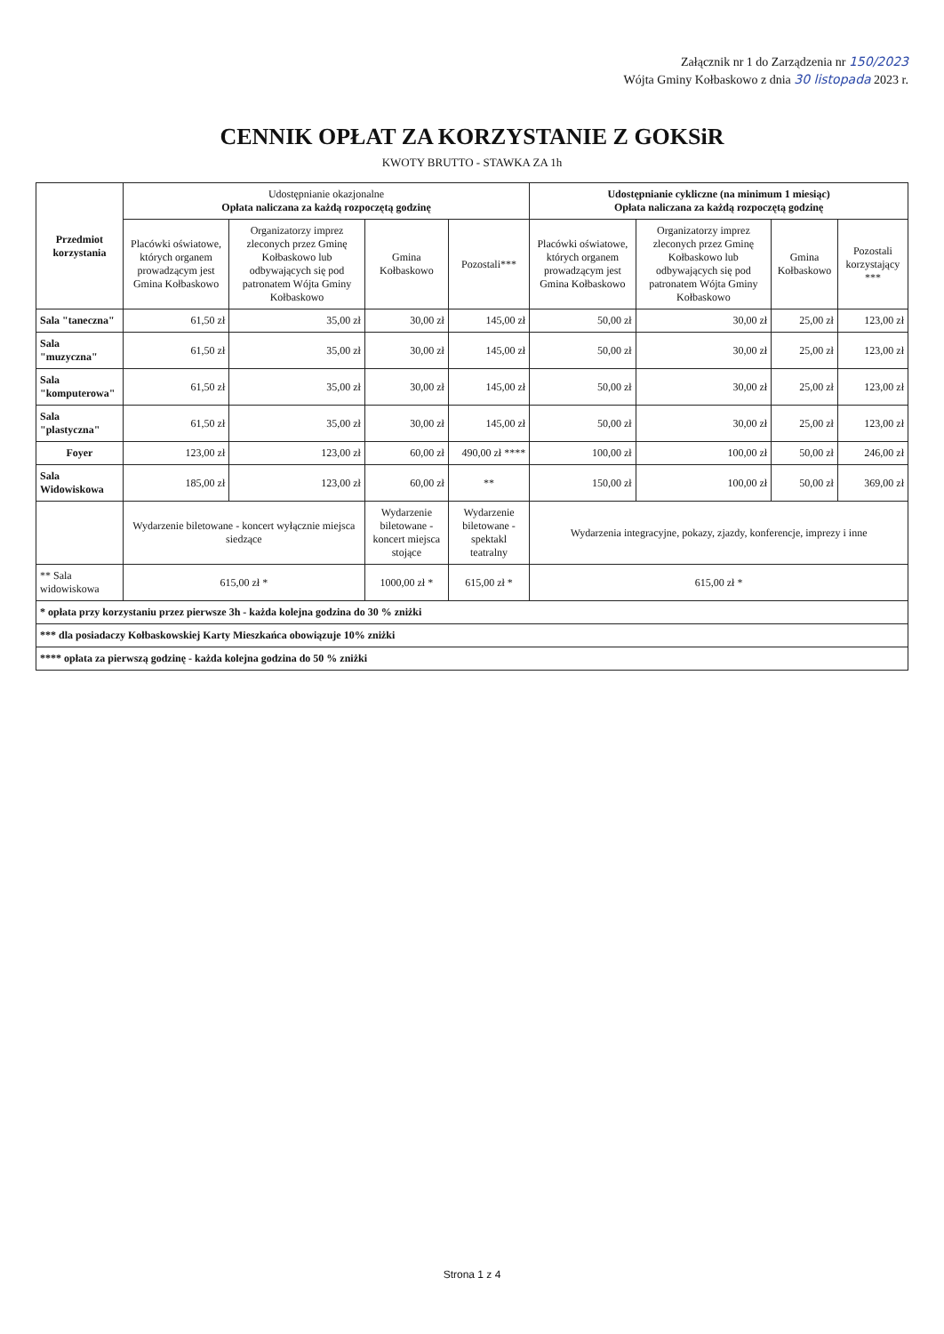Załącznik nr 1 do Zarządzenia nr 150/2023
Wójta Gminy Kołbaskowo z dnia 30 listopada 2023 r.
CENNIK OPŁAT ZA KORZYSTANIE Z GOKSiR
KWOTY BRUTTO - STAWKA ZA 1h
| Przedmiot korzystania | Udostępnianie okazjonalne Opłata naliczana za każdą rozpoczętą godzinę | | | | Udostępnianie cykliczne (na minimum 1 miesiąc) Opłata naliczana za każdą rozpoczętą godzinę | | | |
| --- | --- | --- | --- | --- | --- | --- | --- | --- |
| | Placówki oświatowe, których organem prowadzącym jest Gmina Kołbaskowo | Organizatorzy imprez zleconych przez Gminę Kołbaskowo lub odbywających się pod patronatem Wójta Gminy Kołbaskowo | Gmina Kołbaskowo | Pozostali*** | Placówki oświatowe, których organem prowadzącym jest Gmina Kołbaskowo | Organizatorzy imprez zleconych przez Gminę Kołbaskowo lub odbywających się pod patronatem Wójta Gminy Kołbaskowo | Gmina Kołbaskowo | Pozostali korzystający *** |
| Sala "taneczna" | 61,50 zł | 35,00 zł | 30,00 zł | 145,00 zł | 50,00 zł | 30,00 zł | 25,00 zł | 123,00 zł |
| Sala "muzyczna" | 61,50 zł | 35,00 zł | 30,00 zł | 145,00 zł | 50,00 zł | 30,00 zł | 25,00 zł | 123,00 zł |
| Sala "komputerowa" | 61,50 zł | 35,00 zł | 30,00 zł | 145,00 zł | 50,00 zł | 30,00 zł | 25,00 zł | 123,00 zł |
| Sala "plastyczna" | 61,50 zł | 35,00 zł | 30,00 zł | 145,00 zł | 50,00 zł | 30,00 zł | 25,00 zł | 123,00 zł |
| Foyer | 123,00 zł | 123,00 zł | 60,00 zł | 490,00 zł **** | 100,00 zł | 100,00 zł | 50,00 zł | 246,00 zł |
| Sala Widowiskowa | 185,00 zł | 123,00 zł | 60,00 zł | ** | 150,00 zł | 100,00 zł | 50,00 zł | 369,00 zł |
| | Wydarzenie biletowane - koncert wyłącznie miejsca siedzące | | Wydarzenie biletowane - koncert miejsca stojące | Wydarzenie biletowane - spektakl teatralny | Wydarzenia integracyjne, pokazy, zjazdy, konferencje, imprezy i inne | | | |
| ** Sala widowiskowa | 615,00 zł * | | 1000,00 zł * | 615,00 zł * | 615,00 zł * | | | |
| * opłata przy korzystaniu przez pierwsze 3h - każda kolejna godzina do 30 % zniżki | | | | | | | | |
| *** dla posiadaczy Kołbaskowskiej Karty Mieszkańca obowiązuje 10% zniżki | | | | | | | | |
| **** opłata za pierwszą godzinę - każda kolejna godzina do 50 % zniżki | | | | | | | | |
Strona 1 z 4